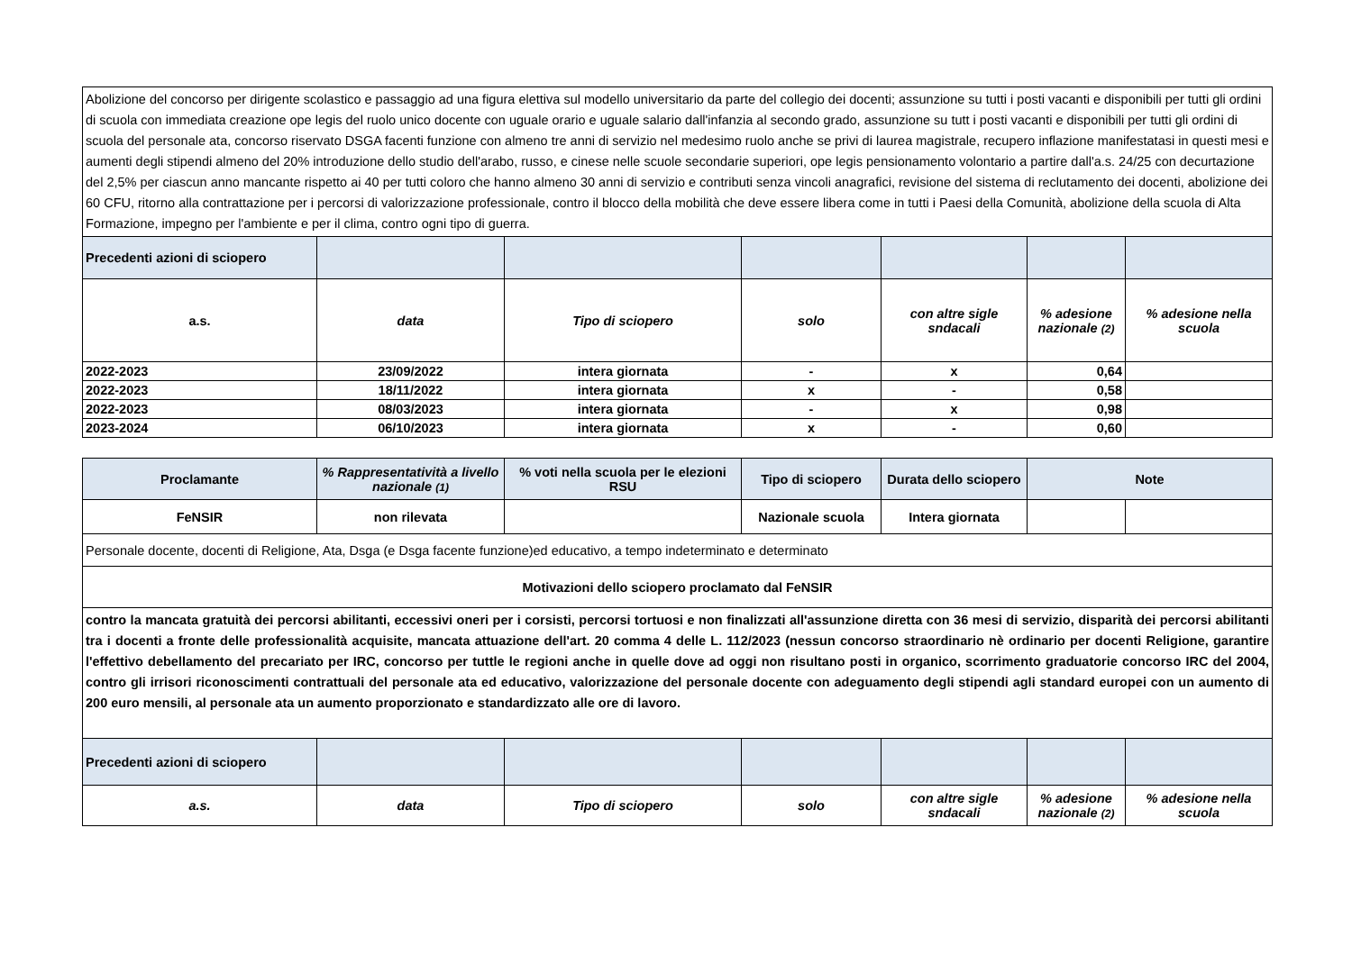| Abolizione del concorso per dirigente scolastico e passaggio ad una figura elettiva sul modello universitario da parte del collegio dei docenti; assunzione su tutti i posti vacanti e disponibili per tutti gli ordini di scuola con immediata creazione ope legis del ruolo unico docente con uguale orario e uguale salario dall'infanzia al secondo grado, assunzione su tutt i posti vacanti e disponibili per tutti gli ordini di scuola del personale ata, concorso riservato DSGA facenti funzione con almeno tre anni di servizio nel medesimo ruolo anche se privi di laurea magistrale, recupero inflazione manifestatasi in questi mesi e aumenti degli stipendi almeno del 20% introduzione dello studio dell'arabo, russo, e cinese nelle scuole secondarie superiori, ope legis pensionamento volontario a partire dall'a.s. 24/25 con decurtazione del 2,5% per ciascun anno mancante rispetto ai 40 per tutti coloro che hanno almeno 30 anni di servizio e contributi senza vincoli anagrafici, revisione del sistema di reclutamento dei docenti, abolizione dei 60 CFU, ritorno alla contrattazione per i percorsi di valorizzazione professionale, contro il blocco della mobilità che deve essere libera come in tutti i Paesi della Comunità, abolizione della scuola di Alta Formazione, impegno per l'ambiente e per il clima, contro ogni tipo di guerra. | | | | | | |
| Precedenti azioni di sciopero | | | | | | |
| a.s. | data | Tipo di sciopero | solo | con altre sigle sndacali | % adesione nazionale (2) | % adesione nella scuola |
| 2022-2023 | 23/09/2022 | intera giornata | - | x | 0,64 | |
| 2022-2023 | 18/11/2022 | intera giornata | x | - | 0,58 | |
| 2022-2023 | 08/03/2023 | intera giornata | - | x | 0,98 | |
| 2023-2024 | 06/10/2023 | intera giornata | x | - | 0,60 | |
| Proclamante | % Rappresentatività a livello nazionale (1) | % voti nella scuola per le elezioni RSU | Tipo di sciopero | Durata dello sciopero | Note | |
| --- | --- | --- | --- | --- | --- | --- |
| FeNSIR | non rilevata | | Nazionale scuola | Intera giornata | | |
| Personale docente, docenti di Religione, Ata, Dsga (e Dsga facente funzione)ed educativo, a tempo indeterminato e determinato | | | | | | |
| Motivazioni dello sciopero proclamato dal FeNSIR | | | | | | |
| contro la mancata gratuità dei percorsi abilitanti, eccessivi oneri per i corsisti, percorsi tortuosi e non finalizzati all'assunzione diretta con 36 mesi di servizio, disparità dei percorsi abilitanti tra i docenti a fronte delle professionalità acquisite, mancata attuazione dell'art. 20 comma 4 delle L. 112/2023 (nessun concorso straordinario nè ordinario per docenti Religione, garantire l'effettivo debellamento del precariato per IRC, concorso per tuttle le regioni anche in quelle dove ad oggi non risultano posti in organico, scorrimento graduatorie concorso IRC del 2004, contro gli irrisori riconoscimenti contrattuali del personale ata ed educativo, valorizzazione del personale docente con adeguamento degli stipendi agli standard europei con un aumento di 200 euro mensili, al personale ata un aumento proporzionato e standardizzato alle ore di lavoro. | | | | | | |
| Precedenti azioni di sciopero | | | | | | |
| a.s. | data | Tipo di sciopero | solo | con altre sigle sndacali | % adesione nazionale (2) | % adesione nella scuola |